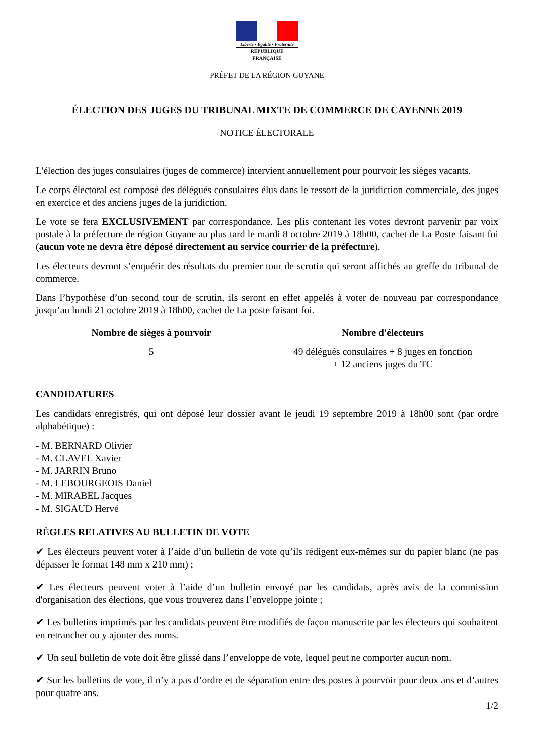Liberté • Égalité • Fraternité
RÉPUBLIQUE FRANÇAISE
PRÉFET DE LA RÉGION GUYANE
ÉLECTION DES JUGES DU TRIBUNAL MIXTE DE COMMERCE DE CAYENNE 2019
NOTICE ÉLECTORALE
L'élection des juges consulaires (juges de commerce) intervient annuellement pour pourvoir les sièges vacants.
Le corps électoral est composé des délégués consulaires élus dans le ressort de la juridiction commerciale, des juges en exercice et des anciens juges de la juridiction.
Le vote se fera EXCLUSIVEMENT par correspondance. Les plis contenant les votes devront parvenir par voix postale à la préfecture de région Guyane au plus tard le mardi 8 octobre 2019 à 18h00, cachet de La Poste faisant foi (aucun vote ne devra être déposé directement au service courrier de la préfecture).
Les électeurs devront s’enquérir des résultats du premier tour de scrutin qui seront affichés au greffe du tribunal de commerce.
Dans l’hypothèse d’un second tour de scrutin, ils seront en effet appelés à voter de nouveau par correspondance jusqu’au lundi 21 octobre 2019 à 18h00, cachet de La poste faisant foi.
| Nombre de sièges à pourvoir | Nombre d'électeurs |
| --- | --- |
| 5 | 49 délégués consulaires + 8 juges en fonction + 12 anciens juges du TC |
CANDIDATURES
Les candidats enregistrés, qui ont déposé leur dossier avant le jeudi 19 septembre 2019 à 18h00 sont (par ordre alphabétique) :
- M. BERNARD Olivier
- M. CLAVEL Xavier
- M. JARRIN Bruno
- M. LEBOURGEOIS Daniel
- M. MIRABEL Jacques
- M. SIGAUD Hervé
RÈGLES RELATIVES AU BULLETIN DE VOTE
✔ Les électeurs peuvent voter à l’aide d’un bulletin de vote qu’ils rédigent eux-mêmes sur du papier blanc (ne pas dépasser le format 148 mm x 210 mm) ;
✔ Les électeurs peuvent voter à l’aide d’un bulletin envoyé par les candidats, après avis de la commission d'organisation des élections, que vous trouverez dans l’enveloppe jointe ;
✔ Les bulletins imprimés par les candidats peuvent être modifiés de façon manuscrite par les électeurs qui souhaitent en retrancher ou y ajouter des noms.
✔ Un seul bulletin de vote doit être glissé dans l’enveloppe de vote, lequel peut ne comporter aucun nom.
✔ Sur les bulletins de vote, il n’y a pas d’ordre et de séparation entre des postes à pourvoir pour deux ans et d’autres pour quatre ans.
1/2